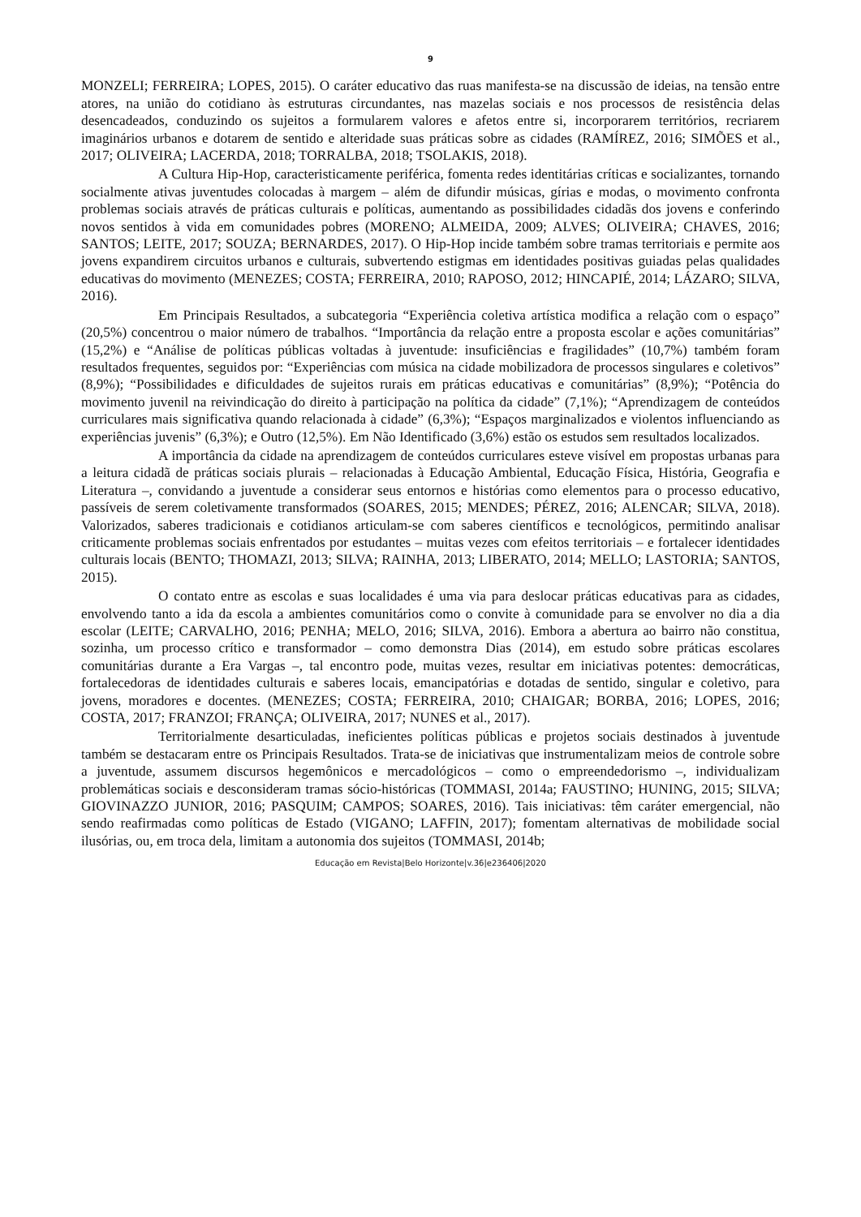9
MONZELI; FERREIRA; LOPES, 2015). O caráter educativo das ruas manifesta-se na discussão de ideias, na tensão entre atores, na união do cotidiano às estruturas circundantes, nas mazelas sociais e nos processos de resistência delas desencadeados, conduzindo os sujeitos a formularem valores e afetos entre si, incorporarem territórios, recriarem imaginários urbanos e dotarem de sentido e alteridade suas práticas sobre as cidades (RAMÍREZ, 2016; SIMÕES et al., 2017; OLIVEIRA; LACERDA, 2018; TORRALBA, 2018; TSOLAKIS, 2018).
A Cultura Hip-Hop, caracteristicamente periférica, fomenta redes identitárias críticas e socializantes, tornando socialmente ativas juventudes colocadas à margem – além de difundir músicas, gírias e modas, o movimento confronta problemas sociais através de práticas culturais e políticas, aumentando as possibilidades cidadãs dos jovens e conferindo novos sentidos à vida em comunidades pobres (MORENO; ALMEIDA, 2009; ALVES; OLIVEIRA; CHAVES, 2016; SANTOS; LEITE, 2017; SOUZA; BERNARDES, 2017). O Hip-Hop incide também sobre tramas territoriais e permite aos jovens expandirem circuitos urbanos e culturais, subvertendo estigmas em identidades positivas guiadas pelas qualidades educativas do movimento (MENEZES; COSTA; FERREIRA, 2010; RAPOSO, 2012; HINCAPIÉ, 2014; LÁZARO; SILVA, 2016).
Em Principais Resultados, a subcategoria “Experiência coletiva artística modifica a relação com o espaço” (20,5%) concentrou o maior número de trabalhos. “Importância da relação entre a proposta escolar e ações comunitárias” (15,2%) e “Análise de políticas públicas voltadas à juventude: insuficiências e fragilidades” (10,7%) também foram resultados frequentes, seguidos por: “Experiências com música na cidade mobilizadora de processos singulares e coletivos” (8,9%); “Possibilidades e dificuldades de sujeitos rurais em práticas educativas e comunitárias” (8,9%); “Potência do movimento juvenil na reivindicação do direito à participação na política da cidade” (7,1%); “Aprendizagem de conteúdos curriculares mais significativa quando relacionada à cidade” (6,3%); “Espaços marginalizados e violentos influenciando as experiências juvenis” (6,3%); e Outro (12,5%). Em Não Identificado (3,6%) estão os estudos sem resultados localizados.
A importância da cidade na aprendizagem de conteúdos curriculares esteve visível em propostas urbanas para a leitura cidadã de práticas sociais plurais – relacionadas à Educação Ambiental, Educação Física, História, Geografia e Literatura –, convidando a juventude a considerar seus entornos e histórias como elementos para o processo educativo, passíveis de serem coletivamente transformados (SOARES, 2015; MENDES; PÉREZ, 2016; ALENCAR; SILVA, 2018). Valorizados, saberes tradicionais e cotidianos articulam-se com saberes científicos e tecnológicos, permitindo analisar criticamente problemas sociais enfrentados por estudantes – muitas vezes com efeitos territoriais – e fortalecer identidades culturais locais (BENTO; THOMAZI, 2013; SILVA; RAINHA, 2013; LIBERATO, 2014; MELLO; LASTORIA; SANTOS, 2015).
O contato entre as escolas e suas localidades é uma via para deslocar práticas educativas para as cidades, envolvendo tanto a ida da escola a ambientes comunitários como o convite à comunidade para se envolver no dia a dia escolar (LEITE; CARVALHO, 2016; PENHA; MELO, 2016; SILVA, 2016). Embora a abertura ao bairro não constitua, sozinha, um processo crítico e transformador – como demonstra Dias (2014), em estudo sobre práticas escolares comunitárias durante a Era Vargas –, tal encontro pode, muitas vezes, resultar em iniciativas potentes: democráticas, fortalecedoras de identidades culturais e saberes locais, emancipatórias e dotadas de sentido, singular e coletivo, para jovens, moradores e docentes. (MENEZES; COSTA; FERREIRA, 2010; CHAIGAR; BORBA, 2016; LOPES, 2016; COSTA, 2017; FRANZOI; FRANÇA; OLIVEIRA, 2017; NUNES et al., 2017).
Territorialmente desarticuladas, ineficientes políticas públicas e projetos sociais destinados à juventude também se destacaram entre os Principais Resultados. Trata-se de iniciativas que instrumentalizam meios de controle sobre a juventude, assumem discursos hegemônicos e mercadológicos – como o empreendedorismo –, individualizam problemáticas sociais e desconsideram tramas sócio-históricas (TOMMASI, 2014a; FAUSTINO; HUNING, 2015; SILVA; GIOVINAZZO JUNIOR, 2016; PASQUIM; CAMPOS; SOARES, 2016). Tais iniciativas: têm caráter emergencial, não sendo reafirmadas como políticas de Estado (VIGANO; LAFFIN, 2017); fomentam alternativas de mobilidade social ilusórias, ou, em troca dela, limitam a autonomia dos sujeitos (TOMMASI, 2014b;
Educação em Revista|Belo Horizonte|v.36|e236406|2020